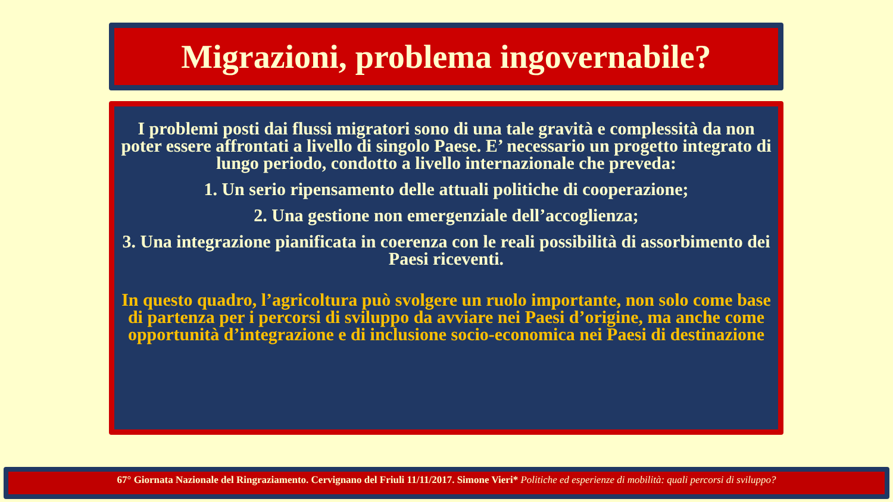Migrazioni, problema ingovernabile?
I problemi posti dai flussi migratori sono di una tale gravità e complessità da non poter essere affrontati a livello di singolo Paese. E’ necessario un progetto integrato di lungo periodo, condotto a livello internazionale che preveda:
1. Un serio ripensamento delle attuali politiche di cooperazione;
2. Una gestione non emergenziale dell’accoglienza;
3. Una integrazione pianificata in coerenza con le reali possibilità di assorbimento dei Paesi riceventi.
In questo quadro, l’agricoltura può svolgere un ruolo importante, non solo come base di partenza per i percorsi di sviluppo da avviare nei Paesi d’origine, ma anche come opportunità d’integrazione e di inclusione socio-economica nei Paesi di destinazione
67° Giornata Nazionale del Ringraziamento. Cervignano del Friuli 11/11/2017. Simone Vieri* Politiche ed esperienze di mobilità: quali percorsi di sviluppo?